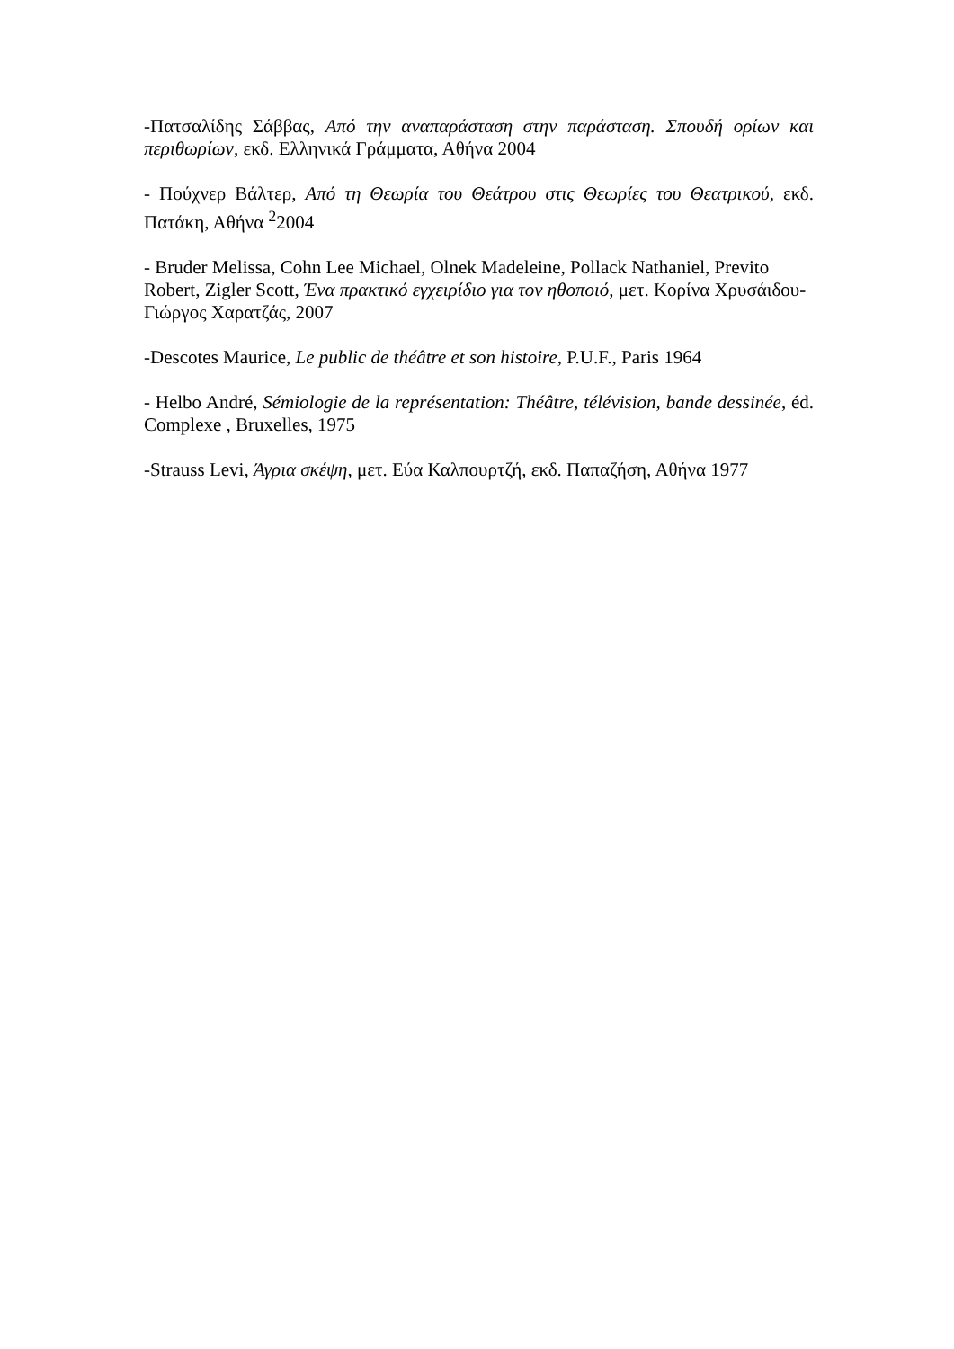-Πατσαλίδης Σάββας, Από την αναπαράσταση στην παράσταση. Σπουδή ορίων και περιθωρίων, εκδ. Ελληνικά Γράμματα, Αθήνα 2004
- Πούχνερ Βάλτερ, Από τη Θεωρία του Θεάτρου στις Θεωρίες του Θεατρικού, εκδ. Πατάκη, Αθήνα <sup>2</sup>2004
- Bruder Melissa, Cohn Lee Michael, Olnek Madeleine, Pollack Nathaniel, Previto Robert, Zigler Scott, Ένα πρακτικό εγχειρίδιο για τον ηθοποιό, μετ. Κορίνα Χρυσάιδου-Γιώργος Χαρατζάς, 2007
-Descotes Maurice, Le public de théâtre et son histoire, P.U.F., Paris 1964
- Helbo André, Sémiologie de la représentation: Théâtre, télévision, bande dessinée, éd. Complexe , Bruxelles, 1975
-Strauss Levi, Άγρια σκέψη, μετ. Εύα Καλπουρτζή, εκδ. Παπαζήση, Αθήνα 1977